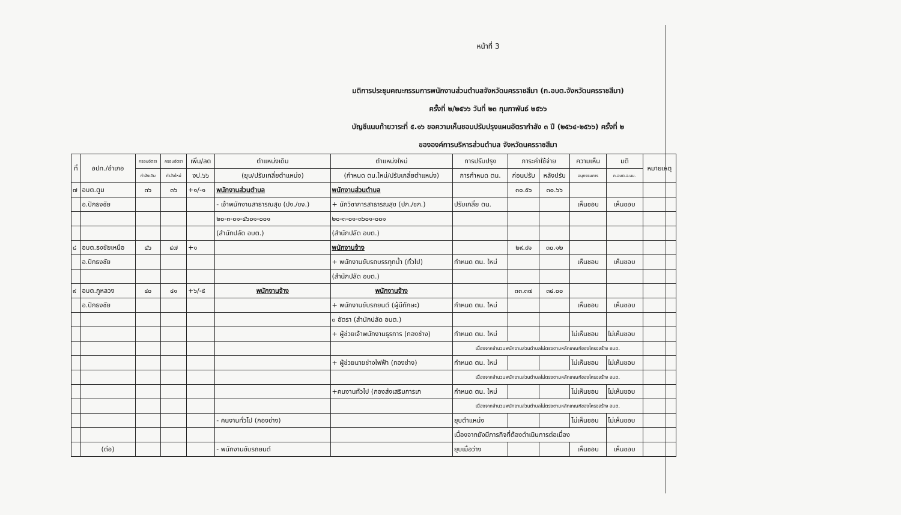หน้าที่ 3
มติการประชุมคณะกรรมการพนักงานส่วนตำบลจังหวัดนครราชสีมา (ก.อบต.จังหวัดนครราชสีมา)
ครั้งที่ ๒/๒๕๖๖ วันที่ ๒๓ กุมภาพันธ์ ๒๕๖๖
บัญชีแนบท้ายวาระที่ ๕.๑๖ ขอความเห็นชอบปรับปรุงแผนอัตรากำลัง ๓ ปี (๒๕๖๔-๒๕๖๖) ครั้งที่ ๒
ขององค์การบริหารส่วนตำบล จังหวัดนครราชสีมา
| ที่ | อปท./อำเภอ | กรอบอัตรา | กรอบอัตรา | เพิ่ม/ลด | ตำแหน่งเดิม | ตำแหน่งใหม่ | การปรับปรุง | ภาระค่าใช้จ่าย | | ความเห็น | มติ | หมายเหตุ |
| --- | --- | --- | --- | --- | --- | --- | --- | --- | --- | --- | --- | --- |
| | | กำลังเดิม | กำลังใหม่ | งป.๖๖ | (ยุบ/ปรับเกลี่ยตำแหน่ง) | (กำหนด ตน.ใหม่/ปรับเกลี่ยตำแหน่ง) | การกำหนด ตน. | ก่อนปรับ | หลังปรับ | อนุกรรมการ | ก.อบต.จ.นม. | |
| ๗ | อบต.ตูม | ๓๖ | ๓๖ | +๑/-๑ | พนักงานส่วนตำบล | พนักงานส่วนตำบล | | ๓๐.๕๖ | ๓๐.๖๖ | | | |
| | อ.ปักธงชัย | | | | - เจ้าพนักงานสาธารณสุข (ปง./ชง.) | + นักวิชาการสาธารณสุข (ปก./ชก.) | ปรับเกลี่ย ตน. | | | เห็นชอบ | เห็นชอบ | |
| | | | | | ๒๐-๓-๐๑-๔๖๐๑-๐๐๑ | ๒๐-๓-๐๑-๓๖๐๑-๐๐๑ | | | | | | |
| | | | | | (สำนักปลัด อบต.) | (สำนักปลัด อบต.) | | | | | | |
| ๘ | อบต.ธงชัยเหนือ | ๔๖ | ๔๗ | +๑ | | พนักงานจ้าง | | ๒๙.๙๑ | ๓๐.๑๒ | | | |
| | อ.ปักธงชัย | | | | | + พนักงานขับรถบรรทุกน้ำ (ทั่วไป) | กำหนด ตน. ใหม่ | | | เห็นชอบ | เห็นชอบ | |
| | | | | | | (สำนักปลัด อบต.) | | | | | | |
| ๙ | อบต.ภูหลวง | ๔๐ | ๔๑ | +๖/-๕ | พนักงานจ้าง | พนักงานจ้าง | | ๓๓.๓๗ | ๓๔.๐๐ | | | |
| | อ.ปักธงชัย | | | | | + พนักงานขับรถยนต์ (ผู้มีทักษะ) | กำหนด ตน. ใหม่ | | | เห็นชอบ | เห็นชอบ | |
| | | | | | | ๓ อัตรา (สำนักปลัด อบต.) | | | | | | |
| | | | | | | + ผู้ช่วยเจ้าพนักงานธุรการ (กองช่าง) | กำหนด ตน. ใหม่ | | | ไม่เห็นชอบ | ไม่เห็นชอบ | |
| | | | | | | | เนื่องจากจำนวนพนักงานส่วนตำบลไม่ตรงตามหลักเกณฑ์ของโครงสร้าง อบต. | | | | | |
| | | | | | | + ผู้ช่วยนายช่างไฟฟ้า (กองช่าง) | กำหนด ตน. ใหม่ | | | ไม่เห็นชอบ | ไม่เห็นชอบ | |
| | | | | | | | เนื่องจากจำนวนพนักงานส่วนตำบลไม่ตรงตามหลักเกณฑ์ของโครงสร้าง อบต. | | | | | |
| | | | | | | +คนงานทั่วไป (กองส่งเสริมการเก | กำหนด ตน. ใหม่ | | | ไม่เห็นชอบ | ไม่เห็นชอบ | |
| | | | | | | | เนื่องจากจำนวนพนักงานส่วนตำบลไม่ตรงตามหลักเกณฑ์ของโครงสร้าง อบต. | | | | | |
| | | | | | - คนงานทั่วไป (กองช่าง) | | ยุบตำแหน่ง | | | ไม่เห็นชอบ | ไม่เห็นชอบ | |
| | | | | | | | เนื่องจากยังมีภารกิจที่ต้องดำเนินการต่อเนื่อง | | | | | |
| | (ต่อ) | | | | - พนักงานขับรถยนต์ | | ยุบเมื่อว่าง | | | เห็นชอบ | เห็นชอบ | |